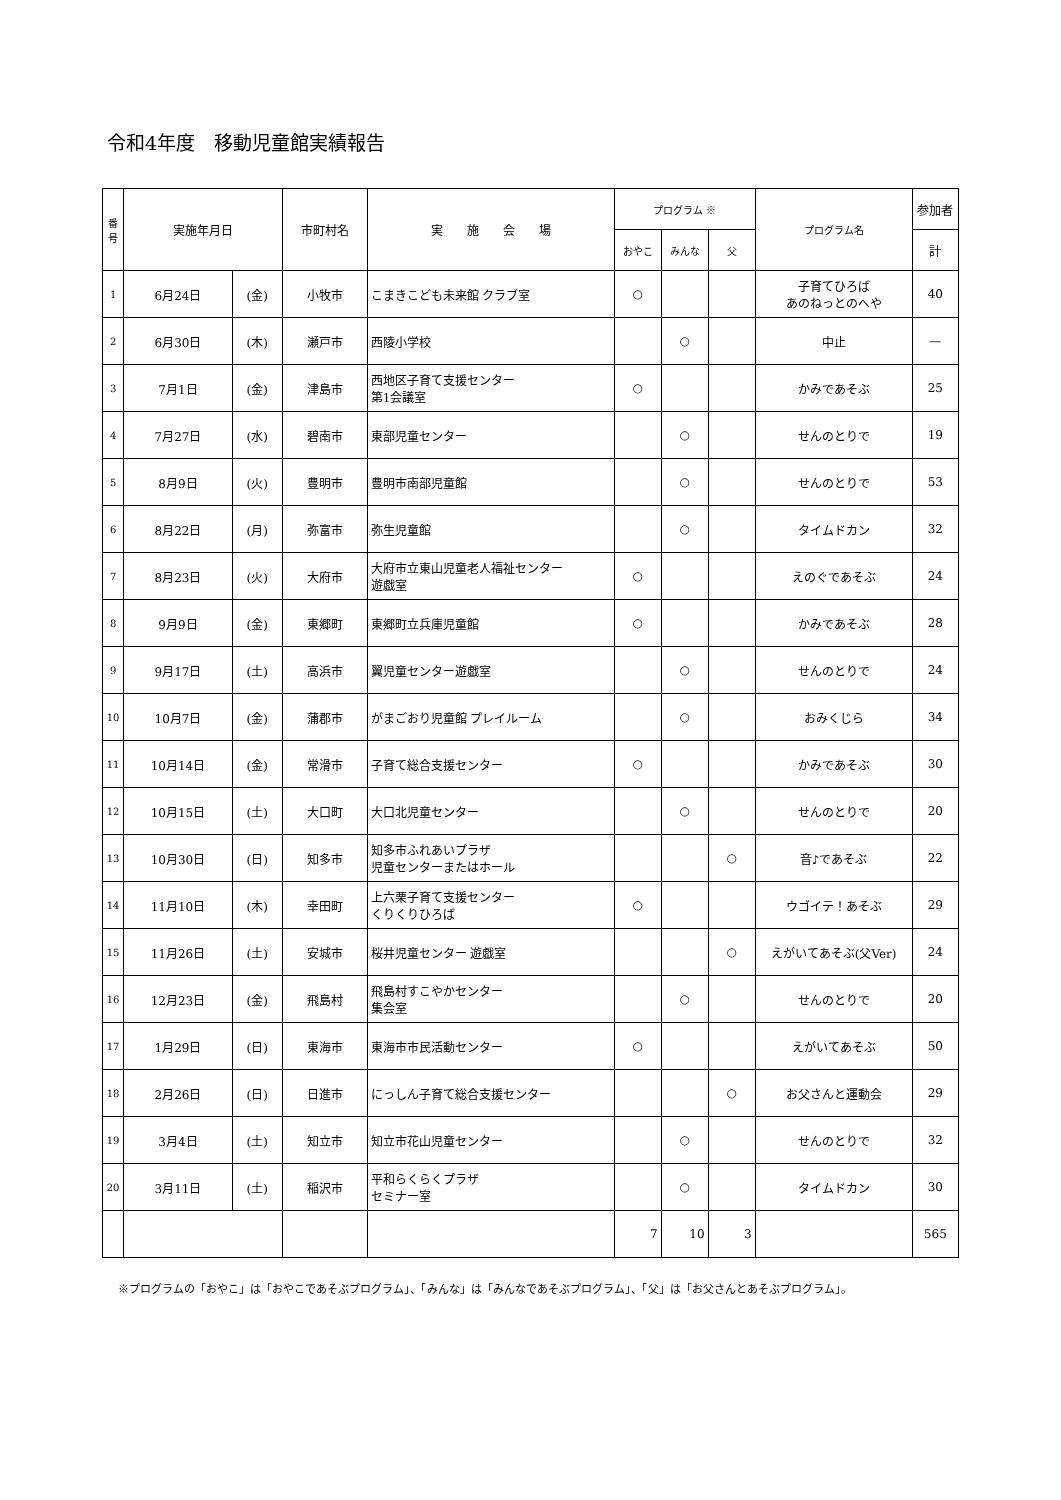令和4年度　移動児童館実績報告
| 番 号 | 実施年月日 | | 市町村名 | 実 施 会 場 | プログラム ※ | | | プログラム名 | 参加者 |
| --- | --- | --- | --- | --- | --- | --- | --- | --- | --- |
| | | | | | おやこ | みんな | 父 | | 計 |
| 1 | 6月24日 | (金) | 小牧市 | こまきこども未来館 クラブ室 | ○ | | | 子育てひろば あのねっとのへや | 40 |
| 2 | 6月30日 | (木) | 瀬戸市 | 西陵小学校 | | ○ | | 中止 | — |
| 3 | 7月1日 | (金) | 津島市 | 西地区子育て支援センター 第1会議室 | ○ | | | かみであそぶ | 25 |
| 4 | 7月27日 | (水) | 碧南市 | 東部児童センター | | ○ | | せんのとりで | 19 |
| 5 | 8月9日 | (火) | 豊明市 | 豊明市南部児童館 | | ○ | | せんのとりで | 53 |
| 6 | 8月22日 | (月) | 弥富市 | 弥生児童館 | | ○ | | タイムドカン | 32 |
| 7 | 8月23日 | (火) | 大府市 | 大府市立東山児童老人福祉センター 遊戯室 | ○ | | | えのぐであそぶ | 24 |
| 8 | 9月9日 | (金) | 東郷町 | 東郷町立兵庫児童館 | ○ | | | かみであそぶ | 28 |
| 9 | 9月17日 | (土) | 高浜市 | 翼児童センター遊戯室 | | ○ | | せんのとりで | 24 |
| 10 | 10月7日 | (金) | 蒲郡市 | がまごおり児童館 プレイルーム | | ○ | | おみくじら | 34 |
| 11 | 10月14日 | (金) | 常滑市 | 子育て総合支援センター | ○ | | | かみであそぶ | 30 |
| 12 | 10月15日 | (土) | 大口町 | 大口北児童センター | | ○ | | せんのとりで | 20 |
| 13 | 10月30日 | (日) | 知多市 | 知多市ふれあいプラザ 児童センターまたはホール | | | ○ | 音♪であそぶ | 22 |
| 14 | 11月10日 | (木) | 幸田町 | 上六栗子育て支援センター くりくりひろば | ○ | | | ウゴイテ！あそぶ | 29 |
| 15 | 11月26日 | (土) | 安城市 | 桜井児童センター 遊戯室 | | | ○ | えがいてあそぶ(父Ver) | 24 |
| 16 | 12月23日 | (金) | 飛島村 | 飛島村すこやかセンター 集会室 | | ○ | | せんのとりで | 20 |
| 17 | 1月29日 | (日) | 東海市 | 東海市市民活動センター | ○ | | | えがいてあそぶ | 50 |
| 18 | 2月26日 | (日) | 日進市 | にっしん子育て総合支援センター | | | ○ | お父さんと運動会 | 29 |
| 19 | 3月4日 | (土) | 知立市 | 知立市花山児童センター | | ○ | | せんのとりで | 32 |
| 20 | 3月11日 | (土) | 稲沢市 | 平和らくらくプラザ セミナー室 | | ○ | | タイムドカン | 30 |
| | | | | | 7 | 10 | 3 | | 565 |
※プログラムの「おやこ」は「おやこであそぶプログラム」、「みんな」は「みんなであそぶプログラム」、「父」は「お父さんとあそぶプログラム」。